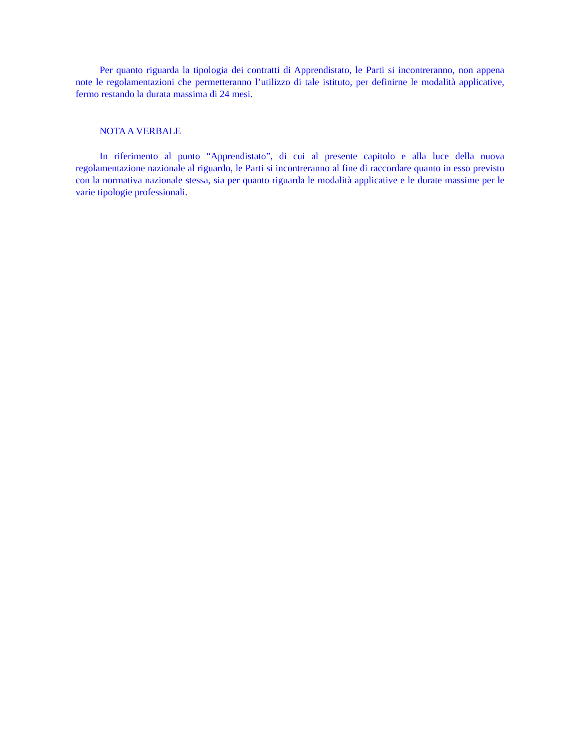Per quanto riguarda la tipologia dei contratti di Apprendistato, le Parti si incontreranno, non appena note le regolamentazioni che permetteranno l’utilizzo di tale istituto, per definirne le modalità applicative, fermo restando la durata massima di 24 mesi.
NOTA A VERBALE
In riferimento al punto “Apprendistato”, di cui al presente capitolo e alla luce della nuova regolamentazione nazionale al riguardo, le Parti si incontreranno al fine di raccordare quanto in esso previsto con la normativa nazionale stessa, sia per quanto riguarda le modalità applicative e le durate massime per le varie tipologie professionali.